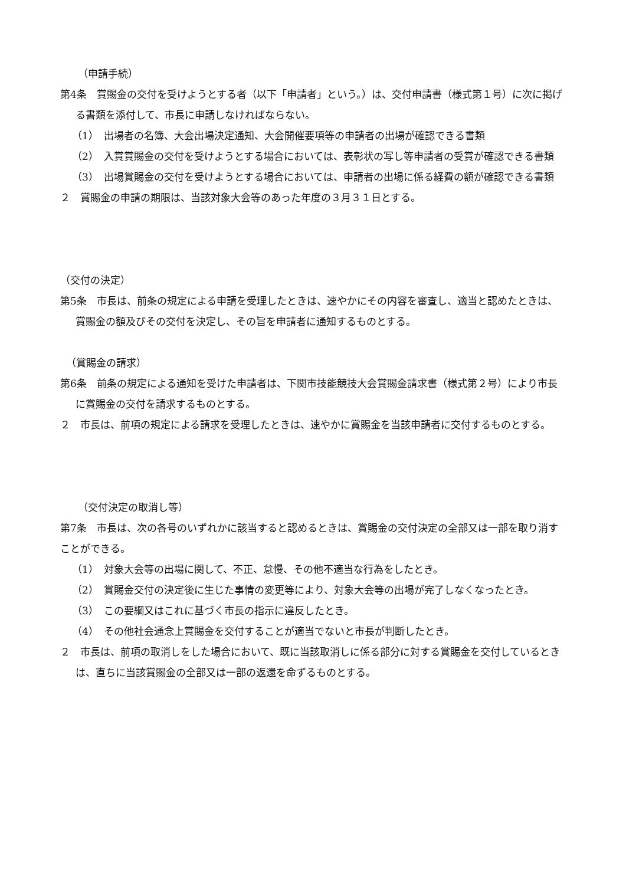（申請手続）
第4条　賞賜金の交付を受けようとする者（以下「申請者」という。）は、交付申請書（様式第１号）に次に掲げる書類を添付して、市長に申請しなければならない。
（1）　出場者の名簿、大会出場決定通知、大会開催要項等の申請者の出場が確認できる書類
（2）　入賞賞賜金の交付を受けようとする場合においては、表彰状の写し等申請者の受賞が確認できる書類
（3）　出場賞賜金の交付を受けようとする場合においては、申請者の出場に係る経費の額が確認できる書類
２　賞賜金の申請の期限は、当該対象大会等のあった年度の３月３１日とする。
（交付の決定）
第5条　市長は、前条の規定による申請を受理したときは、速やかにその内容を審査し、適当と認めたときは、賞賜金の額及びその交付を決定し、その旨を申請者に通知するものとする。
（賞賜金の請求）
第6条　前条の規定による通知を受けた申請者は、下関市技能競技大会賞賜金請求書（様式第２号）により市長に賞賜金の交付を請求するものとする。
２　市長は、前項の規定による請求を受理したときは、速やかに賞賜金を当該申請者に交付するものとする。
（交付決定の取消し等）
第7条　市長は、次の各号のいずれかに該当すると認めるときは、賞賜金の交付決定の全部又は一部を取り消すことができる。
（1）　対象大会等の出場に関して、不正、怠慢、その他不適当な行為をしたとき。
（2）　賞賜金交付の決定後に生じた事情の変更等により、対象大会等の出場が完了しなくなったとき。
（3）　この要綱又はこれに基づく市長の指示に違反したとき。
（4）　その他社会通念上賞賜金を交付することが適当でないと市長が判断したとき。
２　市長は、前項の取消しをした場合において、既に当該取消しに係る部分に対する賞賜金を交付しているときは、直ちに当該賞賜金の全部又は一部の返還を命ずるものとする。